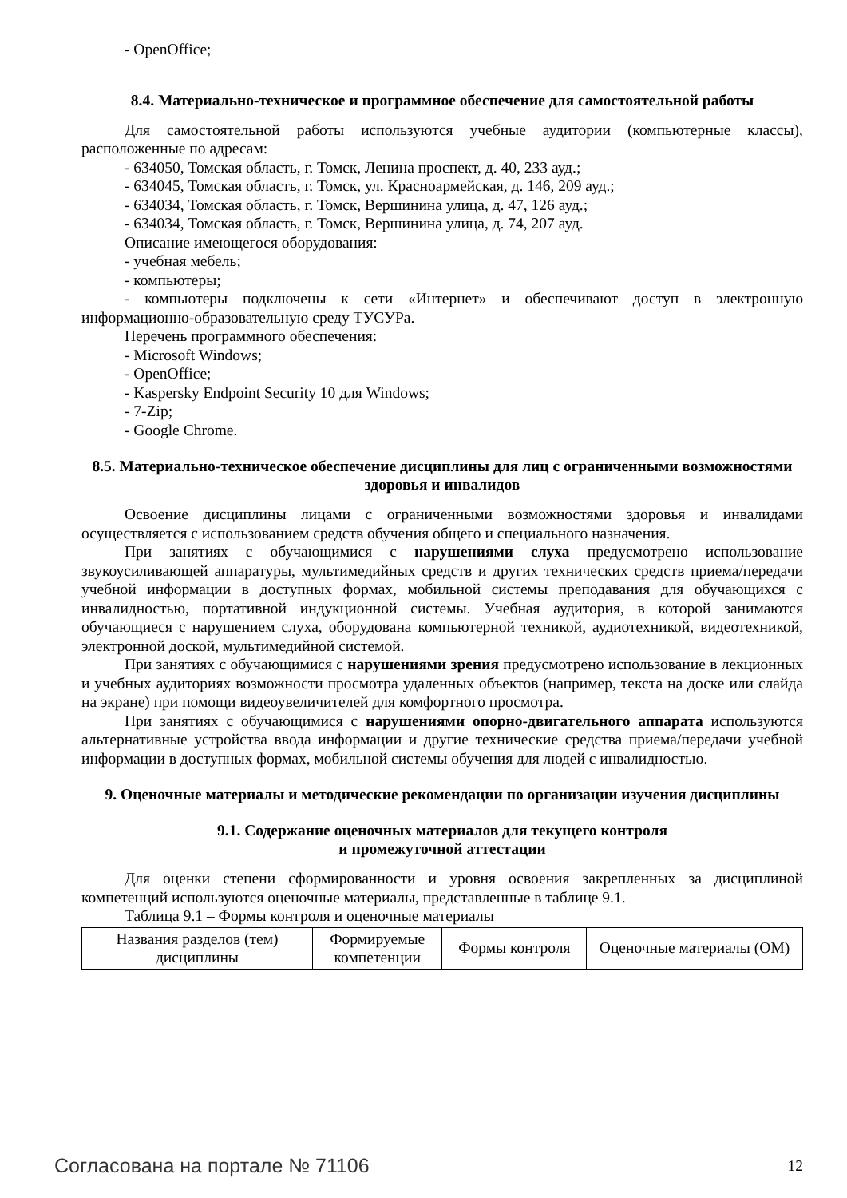- OpenOffice;
8.4. Материально-техническое и программное обеспечение для самостоятельной работы
Для самостоятельной работы используются учебные аудитории (компьютерные классы), расположенные по адресам:
- 634050, Томская область, г. Томск, Ленина проспект, д. 40, 233 ауд.;
- 634045, Томская область, г. Томск, ул. Красноармейская, д. 146, 209 ауд.;
- 634034, Томская область, г. Томск, Вершинина улица, д. 47, 126 ауд.;
- 634034, Томская область, г. Томск, Вершинина улица, д. 74, 207 ауд.
Описание имеющегося оборудования:
- учебная мебель;
- компьютеры;
- компьютеры подключены к сети «Интернет» и обеспечивают доступ в электронную информационно-образовательную среду ТУСУРа.
Перечень программного обеспечения:
- Microsoft Windows;
- OpenOffice;
- Kaspersky Endpoint Security 10 для Windows;
- 7-Zip;
- Google Chrome.
8.5. Материально-техническое обеспечение дисциплины для лиц с ограниченными возможностями здоровья и инвалидов
Освоение дисциплины лицами с ограниченными возможностями здоровья и инвалидами осуществляется с использованием средств обучения общего и специального назначения.
При занятиях с обучающимися с нарушениями слуха предусмотрено использование звукоусиливающей аппаратуры, мультимедийных средств и других технических средств приема/передачи учебной информации в доступных формах, мобильной системы преподавания для обучающихся с инвалидностью, портативной индукционной системы. Учебная аудитория, в которой занимаются обучающиеся с нарушением слуха, оборудована компьютерной техникой, аудиотехникой, видеотехникой, электронной доской, мультимедийной системой.
При занятиях с обучающимися с нарушениями зрения предусмотрено использование в лекционных и учебных аудиториях возможности просмотра удаленных объектов (например, текста на доске или слайда на экране) при помощи видеоувеличителей для комфортного просмотра.
При занятиях с обучающимися с нарушениями опорно-двигательного аппарата используются альтернативные устройства ввода информации и другие технические средства приема/передачи учебной информации в доступных формах, мобильной системы обучения для людей с инвалидностью.
9. Оценочные материалы и методические рекомендации по организации изучения дисциплины
9.1. Содержание оценочных материалов для текущего контроля
и промежуточной аттестации
Для оценки степени сформированности и уровня освоения закрепленных за дисциплиной компетенций используются оценочные материалы, представленные в таблице 9.1.
Таблица 9.1 – Формы контроля и оценочные материалы
| Названия разделов (тем) дисциплины | Формируемые компетенции | Формы контроля | Оценочные материалы (ОМ) |
Согласована на портале № 71106 12